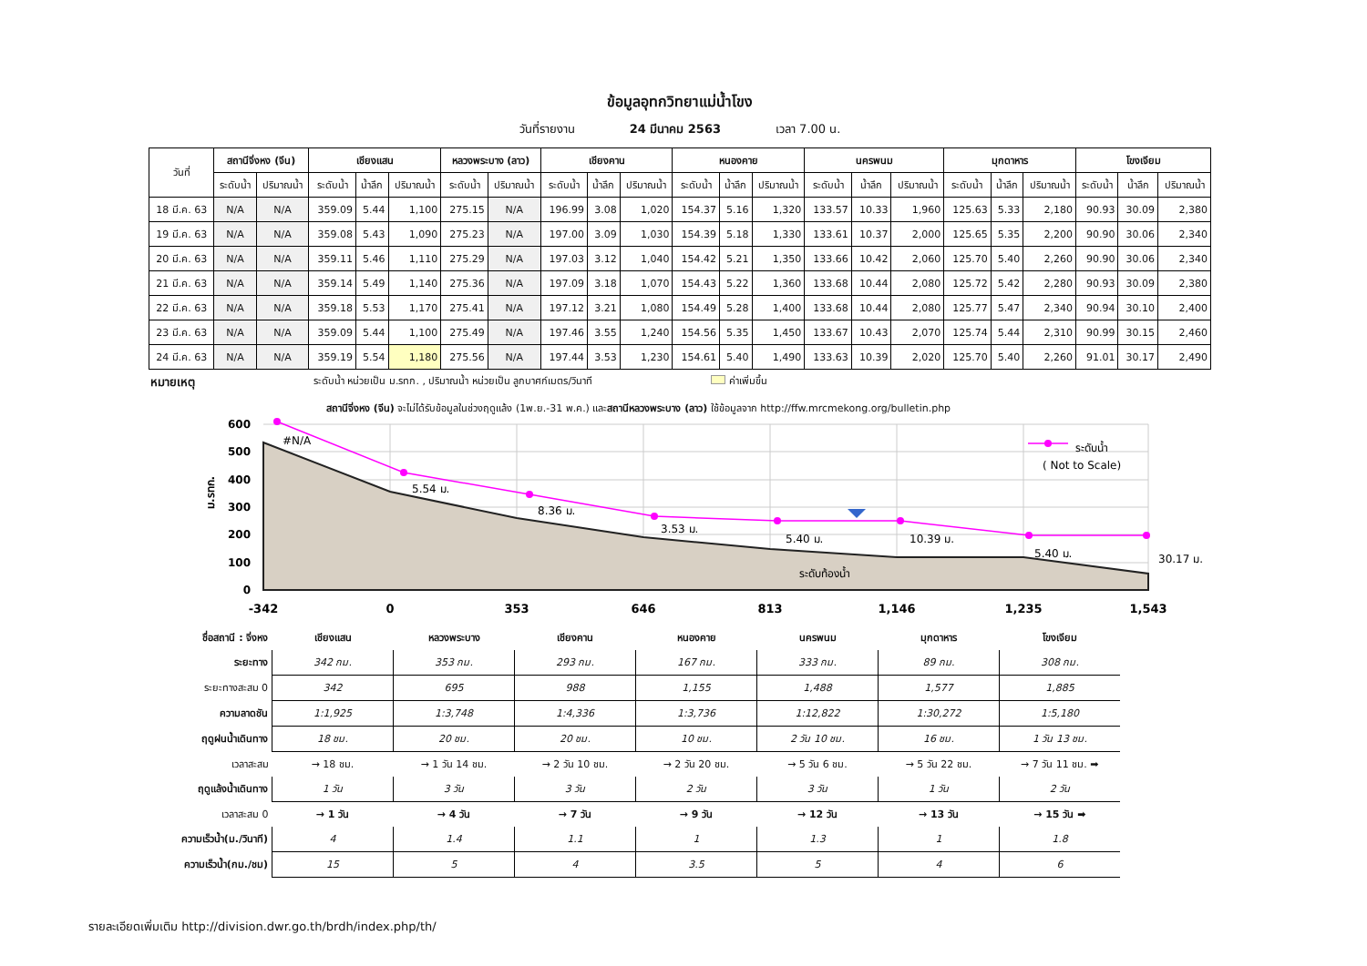ข้อมูลอุทกวิทยาแม่น้ำโขง
วันที่รายงาน 24 มีนาคม 2563 เวลา 7.00 น.
| วันที่ | สถานีจิ่งหง (จีน) | | เชียงแสน | | | หลวงพระบาง (ลาว) | | เชียงคาน | | | หนองคาย | | | นครพนม | | | มุกดาหาร | | | โขงเจียม | | |
| --- | --- | --- | --- | --- | --- | --- | --- | --- | --- | --- | --- | --- | --- | --- | --- | --- | --- | --- | --- | --- | --- | --- |
| | ระดับน้ำ | ปริมาณน้ำ | ระดับน้ำ | น้ำลึก | ปริมาณน้ำ | ระดับน้ำ | ปริมาณน้ำ | ระดับน้ำ | น้ำลึก | ปริมาณน้ำ | ระดับน้ำ | น้ำลึก | ปริมาณน้ำ | ระดับน้ำ | น้ำลึก | ปริมาณน้ำ | ระดับน้ำ | น้ำลึก | ปริมาณน้ำ | ระดับน้ำ | น้ำลึก | ปริมาณน้ำ |
| 18 มี.ค. 63 | N/A | N/A | 359.09 | 5.44 | 1,100 | 275.15 | N/A | 196.99 | 3.08 | 1,020 | 154.37 | 5.16 | 1,320 | 133.57 | 10.33 | 1,960 | 125.63 | 5.33 | 2,180 | 90.93 | 30.09 | 2,380 |
| 19 มี.ค. 63 | N/A | N/A | 359.08 | 5.43 | 1,090 | 275.23 | N/A | 197.00 | 3.09 | 1,030 | 154.39 | 5.18 | 1,330 | 133.61 | 10.37 | 2,000 | 125.65 | 5.35 | 2,200 | 90.90 | 30.06 | 2,340 |
| 20 มี.ค. 63 | N/A | N/A | 359.11 | 5.46 | 1,110 | 275.29 | N/A | 197.03 | 3.12 | 1,040 | 154.42 | 5.21 | 1,350 | 133.66 | 10.42 | 2,060 | 125.70 | 5.40 | 2,260 | 90.90 | 30.06 | 2,340 |
| 21 มี.ค. 63 | N/A | N/A | 359.14 | 5.49 | 1,140 | 275.36 | N/A | 197.09 | 3.18 | 1,070 | 154.43 | 5.22 | 1,360 | 133.68 | 10.44 | 2,080 | 125.72 | 5.42 | 2,280 | 90.93 | 30.09 | 2,380 |
| 22 มี.ค. 63 | N/A | N/A | 359.18 | 5.53 | 1,170 | 275.41 | N/A | 197.12 | 3.21 | 1,080 | 154.49 | 5.28 | 1,400 | 133.68 | 10.44 | 2,080 | 125.77 | 5.47 | 2,340 | 90.94 | 30.10 | 2,400 |
| 23 มี.ค. 63 | N/A | N/A | 359.09 | 5.44 | 1,100 | 275.49 | N/A | 197.46 | 3.55 | 1,240 | 154.56 | 5.35 | 1,450 | 133.67 | 10.43 | 2,070 | 125.74 | 5.44 | 2,310 | 90.99 | 30.15 | 2,460 |
| 24 มี.ค. 63 | N/A | N/A | 359.19 | 5.54 | 1,180 | 275.56 | N/A | 197.44 | 3.53 | 1,230 | 154.61 | 5.40 | 1,490 | 133.63 | 10.39 | 2,020 | 125.70 | 5.40 | 2,260 | 91.01 | 30.17 | 2,490 |
หมายเหตุ ระดับน้ำ หน่วยเป็น ม.รทก. , ปริมาณน้ำ หน่วยเป็น ลูกบาศก์เมตร/วินาที ค่าเพิ่มขึ้น
สถานีจิ่งหง (จีน) จะไม่ได้รับข้อมูลในช่วงฤดูแล้ง (1พ.ย.-31 พ.ค.) และสถานีหลวงพระบาง (ลาว) ใช้ข้อมูลจาก http://ffw.mrcmekong.org/bulletin.php
600
500
400
300
200
100
0
ม.รทก.
-342
0
353
646
813
1,146
1,235
1,543
#N/A
5.54 ม.
8.36 ม.
3.53 ม.
5.40 ม.
10.39 ม.
5.40 ม.
30.17 ม.
ระดับท้องน้ำ
ระดับน้ำ
( Not to Scale)
| ชื่อสถานี : จิ่งหง | เชียงแสน | หลวงพระบาง | เชียงคาน | หนองคาย | นครพนม | มุกดาหาร | โขงเจียม |
| ระยะทาง | 342 กม. | 353 กม. | 293 กม. | 167 กม. | 333 กม. | 89 กม. | 308 กม. |
| ระยะทางสะสม 0 | 342 | 695 | 988 | 1,155 | 1,488 | 1,577 | 1,885 |
| ความลาดชัน | 1:1,925 | 1:3,748 | 1:4,336 | 1:3,736 | 1:12,822 | 1:30,272 | 1:5,180 |
| ฤดูฝนน้ำเดินทาง | 18 ชม. | 20 ชม. | 20 ชม. | 10 ชม. | 2 วัน 10 ชม. | 16 ชม. | 1 วัน 13 ชม. |
| เวลาสะสม | → 18 ชม. | → 1 วัน 14 ชม. | → 2 วัน 10 ชม. | → 2 วัน 20 ชม. | → 5 วัน 6 ชม. | → 5 วัน 22 ชม. | → 7 วัน 11 ชม. ➡ |
| ฤดูแล้งน้ำเดินทาง | 1 วัน | 3 วัน | 3 วัน | 2 วัน | 3 วัน | 1 วัน | 2 วัน |
| เวลาสะสม 0 | → 1 วัน | → 4 วัน | → 7 วัน | → 9 วัน | → 12 วัน | → 13 วัน | → 15 วัน ➡ |
| ความเร็วน้ำ(ม./วินาที) | 4 | 1.4 | 1.1 | 1 | 1.3 | 1 | 1.8 |
| ความเร็วน้ำ(กม./ชม) | 15 | 5 | 4 | 3.5 | 5 | 4 | 6 |
รายละเอียดเพิ่มเติม http://division.dwr.go.th/brdh/index.php/th/